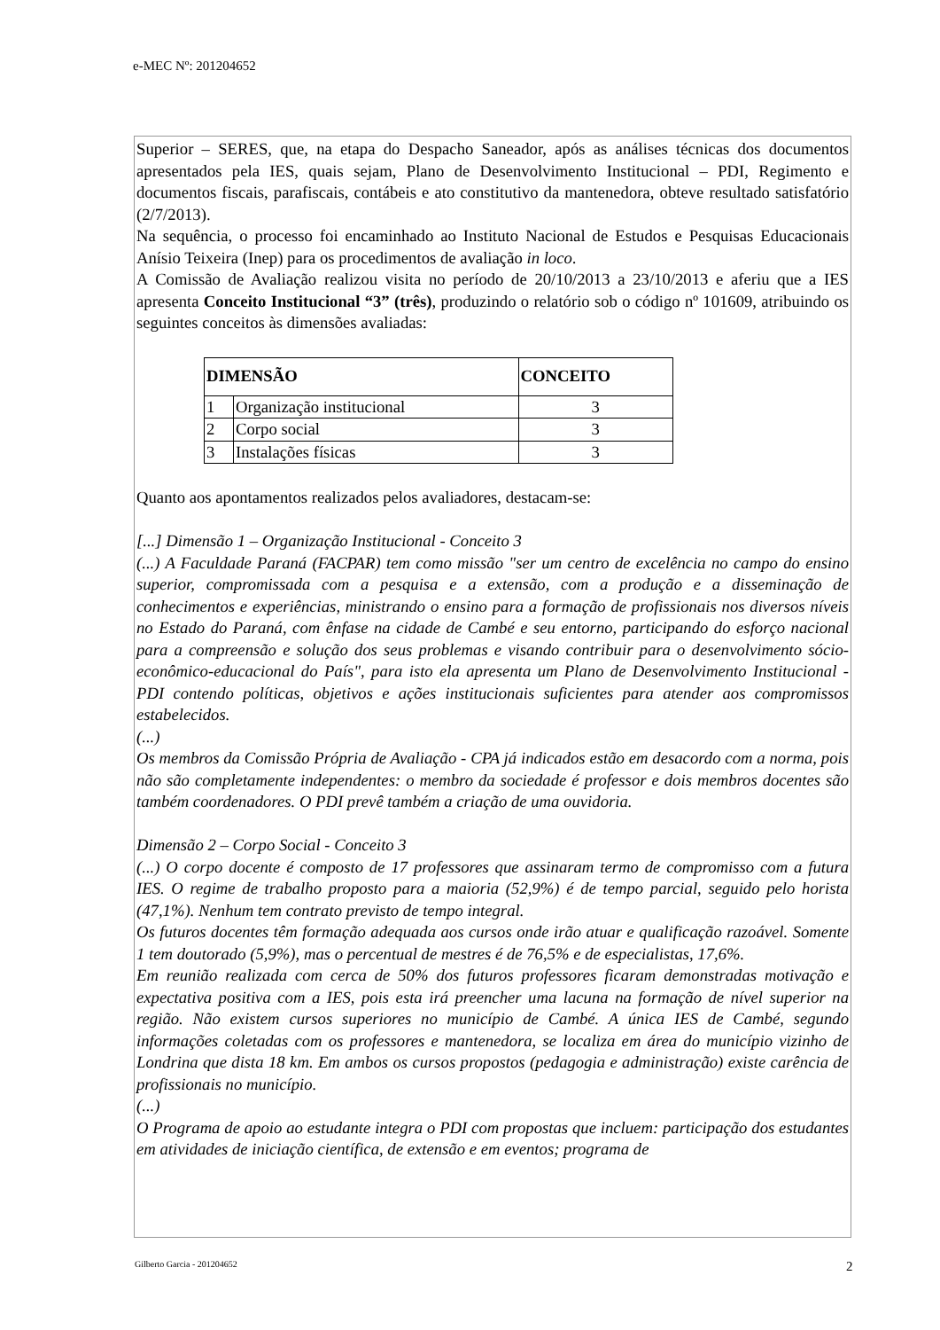e-MEC Nº: 201204652
Superior – SERES, que, na etapa do Despacho Saneador, após as análises técnicas dos documentos apresentados pela IES, quais sejam, Plano de Desenvolvimento Institucional – PDI, Regimento e documentos fiscais, parafiscais, contábeis e ato constitutivo da mantenedora, obteve resultado satisfatório (2/7/2013).
Na sequência, o processo foi encaminhado ao Instituto Nacional de Estudos e Pesquisas Educacionais Anísio Teixeira (Inep) para os procedimentos de avaliação in loco.
A Comissão de Avaliação realizou visita no período de 20/10/2013 a 23/10/2013 e aferiu que a IES apresenta Conceito Institucional “3” (três), produzindo o relatório sob o código nº 101609, atribuindo os seguintes conceitos às dimensões avaliadas:
| DIMENSÃO | | CONCEITO |
| --- | --- | --- |
| 1 | Organização institucional | 3 |
| 2 | Corpo social | 3 |
| 3 | Instalações físicas | 3 |
Quanto aos apontamentos realizados pelos avaliadores, destacam-se:
[...] Dimensão 1 – Organização Institucional - Conceito 3
(...) A Faculdade Paraná (FACPAR) tem como missão "ser um centro de excelência no campo do ensino superior, compromissada com a pesquisa e a extensão, com a produção e a disseminação de conhecimentos e experiências, ministrando o ensino para a formação de profissionais nos diversos níveis no Estado do Paraná, com ênfase na cidade de Cambé e seu entorno, participando do esforço nacional para a compreensão e solução dos seus problemas e visando contribuir para o desenvolvimento sócio-econômico-educacional do País", para isto ela apresenta um Plano de Desenvolvimento Institucional - PDI contendo políticas, objetivos e ações institucionais suficientes para atender aos compromissos estabelecidos.
(...)
Os membros da Comissão Própria de Avaliação - CPA já indicados estão em desacordo com a norma, pois não são completamente independentes: o membro da sociedade é professor e dois membros docentes são também coordenadores. O PDI prevê também a criação de uma ouvidoria.
Dimensão 2 – Corpo Social - Conceito 3
(...) O corpo docente é composto de 17 professores que assinaram termo de compromisso com a futura IES. O regime de trabalho proposto para a maioria (52,9%) é de tempo parcial, seguido pelo horista (47,1%). Nenhum tem contrato previsto de tempo integral.
Os futuros docentes têm formação adequada aos cursos onde irão atuar e qualificação razoável. Somente 1 tem doutorado (5,9%), mas o percentual de mestres é de 76,5% e de especialistas, 17,6%.
Em reunião realizada com cerca de 50% dos futuros professores ficaram demonstradas motivação e expectativa positiva com a IES, pois esta irá preencher uma lacuna na formação de nível superior na região. Não existem cursos superiores no município de Cambé. A única IES de Cambé, segundo informações coletadas com os professores e mantenedora, se localiza em área do município vizinho de Londrina que dista 18 km. Em ambos os cursos propostos (pedagogia e administração) existe carência de profissionais no município.
(...)
O Programa de apoio ao estudante integra o PDI com propostas que incluem: participação dos estudantes em atividades de iniciação científica, de extensão e em eventos; programa de
Gilberto Garcia - 201204652 2